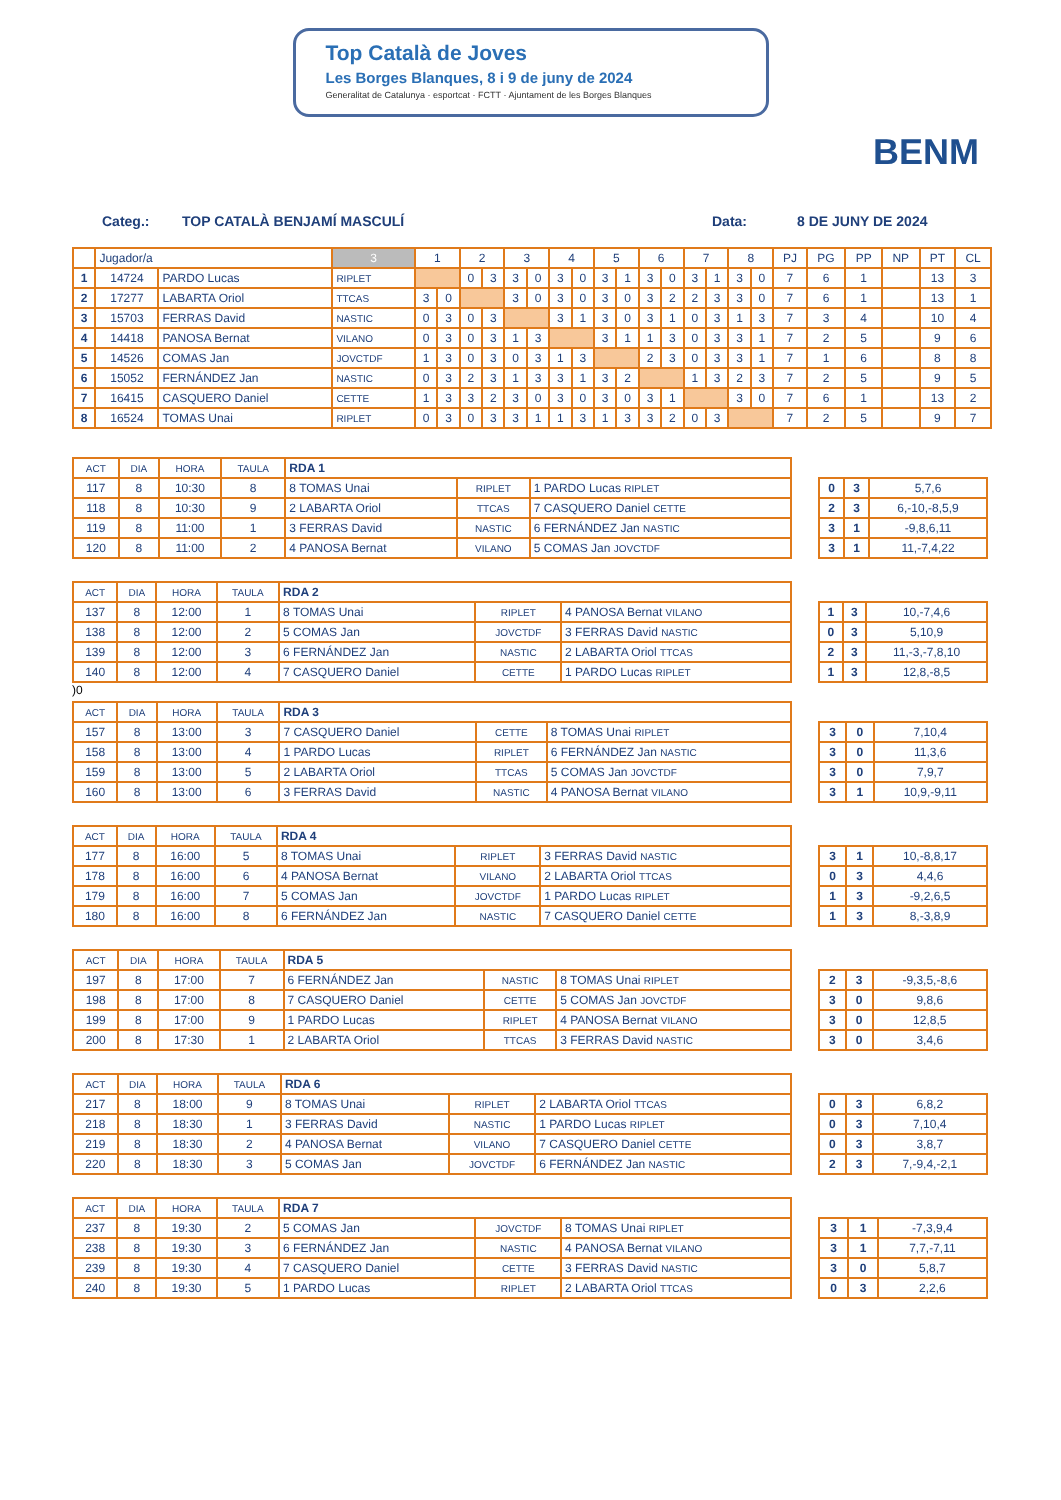Top Català de Joves
Les Borges Blanques, 8 i 9 de juny de 2024
Generalitat de Catalunya · esportcat · FCTT · Ajuntament de les Borges Blanques
BENM
Categ.: TOP CATALÀ BENJAMÍ MASCULÍ Data: 8 DE JUNY DE 2024
| | Jugador/a | | 3 | 1 | | 2 | | 3 | | 4 | | 5 | | 6 | | 7 | | 8 | | PJ | PG | PP | NP | PT | CL |
| --- | --- | --- | --- | --- | --- | --- | --- | --- | --- | --- | --- | --- | --- | --- | --- | --- | --- | --- | --- | --- | --- | --- | --- | --- | --- |
| 1 | 14724 | PARDO Lucas | RIPLET | | | 0 | 3 | 3 | 0 | 3 | 0 | 3 | 1 | 3 | 0 | 3 | 1 | 3 | 0 | 7 | 6 | 1 | | 13 | 3 |
| 2 | 17277 | LABARTA Oriol | TTCAS | 3 | 0 | | | 3 | 0 | 3 | 0 | 3 | 0 | 3 | 2 | 2 | 3 | 3 | 0 | 7 | 6 | 1 | | 13 | 1 |
| 3 | 15703 | FERRAS David | NASTIC | 0 | 3 | 0 | 3 | | | 3 | 1 | 3 | 0 | 3 | 1 | 0 | 3 | 1 | 3 | 7 | 3 | 4 | | 10 | 4 |
| 4 | 14418 | PANOSA Bernat | VILANO | 0 | 3 | 0 | 3 | 1 | 3 | | | 3 | 1 | 1 | 3 | 0 | 3 | 3 | 1 | 7 | 2 | 5 | | 9 | 6 |
| 5 | 14526 | COMAS Jan | JOVCTDF | 1 | 3 | 0 | 3 | 0 | 3 | 1 | 3 | | | 2 | 3 | 0 | 3 | 3 | 1 | 7 | 1 | 6 | | 8 | 8 |
| 6 | 15052 | FERNÁNDEZ Jan | NASTIC | 0 | 3 | 2 | 3 | 1 | 3 | 3 | 1 | 3 | 2 | | | 1 | 3 | 2 | 3 | 7 | 2 | 5 | | 9 | 5 |
| 7 | 16415 | CASQUERO Daniel | CETTE | 1 | 3 | 3 | 2 | 3 | 0 | 3 | 0 | 3 | 0 | 3 | 1 | | | 3 | 0 | 7 | 6 | 1 | | 13 | 2 |
| 8 | 16524 | TOMAS Unai | RIPLET | 0 | 3 | 0 | 3 | 3 | 1 | 1 | 3 | 1 | 3 | 3 | 2 | 0 | 3 | | | 7 | 2 | 5 | | 9 | 7 |
| ACT | DIA | HORA | TAULA | RDA 1 | | |
| 117 | 8 | 10:30 | 8 | 8 TOMAS Unai | RIPLET | 1 PARDO Lucas RIPLET |
| 118 | 8 | 10:30 | 9 | 2 LABARTA Oriol | TTCAS | 7 CASQUERO Daniel CETTE |
| 119 | 8 | 11:00 | 1 | 3 FERRAS David | NASTIC | 6 FERNÁNDEZ Jan NASTIC |
| 120 | 8 | 11:00 | 2 | 4 PANOSA Bernat | VILANO | 5 COMAS Jan JOVCTDF |
| 0 | 3 | 5,7,6 |
| 2 | 3 | 6,-10,-8,5,9 |
| 3 | 1 | -9,8,6,11 |
| 3 | 1 | 11,-7,4,22 |
| ACT | DIA | HORA | TAULA | RDA 2 | | |
| 137 | 8 | 12:00 | 1 | 8 TOMAS Unai | RIPLET | 4 PANOSA Bernat VILANO |
| 138 | 8 | 12:00 | 2 | 5 COMAS Jan | JOVCTDF | 3 FERRAS David NASTIC |
| 139 | 8 | 12:00 | 3 | 6 FERNÁNDEZ Jan | NASTIC | 2 LABARTA Oriol TTCAS |
| 140 | 8 | 12:00 | 4 | 7 CASQUERO Daniel | CETTE | 1 PARDO Lucas RIPLET |
| 1 | 3 | 10,-7,4,6 |
| 0 | 3 | 5,10,9 |
| 2 | 3 | 11,-3,-7,8,10 |
| 1 | 3 | 12,8,-8,5 |
)0
| ACT | DIA | HORA | TAULA | RDA 3 | | |
| 157 | 8 | 13:00 | 3 | 7 CASQUERO Daniel | CETTE | 8 TOMAS Unai RIPLET |
| 158 | 8 | 13:00 | 4 | 1 PARDO Lucas | RIPLET | 6 FERNÁNDEZ Jan NASTIC |
| 159 | 8 | 13:00 | 5 | 2 LABARTA Oriol | TTCAS | 5 COMAS Jan JOVCTDF |
| 160 | 8 | 13:00 | 6 | 3 FERRAS David | NASTIC | 4 PANOSA Bernat VILANO |
| 3 | 0 | 7,10,4 |
| 3 | 0 | 11,3,6 |
| 3 | 0 | 7,9,7 |
| 3 | 1 | 10,9,-9,11 |
| ACT | DIA | HORA | TAULA | RDA 4 | | |
| 177 | 8 | 16:00 | 5 | 8 TOMAS Unai | RIPLET | 3 FERRAS David NASTIC |
| 178 | 8 | 16:00 | 6 | 4 PANOSA Bernat | VILANO | 2 LABARTA Oriol TTCAS |
| 179 | 8 | 16:00 | 7 | 5 COMAS Jan | JOVCTDF | 1 PARDO Lucas RIPLET |
| 180 | 8 | 16:00 | 8 | 6 FERNÁNDEZ Jan | NASTIC | 7 CASQUERO Daniel CETTE |
| 3 | 1 | 10,-8,8,17 |
| 0 | 3 | 4,4,6 |
| 1 | 3 | -9,2,6,5 |
| 1 | 3 | 8,-3,8,9 |
| ACT | DIA | HORA | TAULA | RDA 5 | | |
| 197 | 8 | 17:00 | 7 | 6 FERNÁNDEZ Jan | NASTIC | 8 TOMAS Unai RIPLET |
| 198 | 8 | 17:00 | 8 | 7 CASQUERO Daniel | CETTE | 5 COMAS Jan JOVCTDF |
| 199 | 8 | 17:00 | 9 | 1 PARDO Lucas | RIPLET | 4 PANOSA Bernat VILANO |
| 200 | 8 | 17:30 | 1 | 2 LABARTA Oriol | TTCAS | 3 FERRAS David NASTIC |
| 2 | 3 | -9,3,5,-8,6 |
| 3 | 0 | 9,8,6 |
| 3 | 0 | 12,8,5 |
| 3 | 0 | 3,4,6 |
| ACT | DIA | HORA | TAULA | RDA 6 | | |
| 217 | 8 | 18:00 | 9 | 8 TOMAS Unai | RIPLET | 2 LABARTA Oriol TTCAS |
| 218 | 8 | 18:30 | 1 | 3 FERRAS David | NASTIC | 1 PARDO Lucas RIPLET |
| 219 | 8 | 18:30 | 2 | 4 PANOSA Bernat | VILANO | 7 CASQUERO Daniel CETTE |
| 220 | 8 | 18:30 | 3 | 5 COMAS Jan | JOVCTDF | 6 FERNÁNDEZ Jan NASTIC |
| 0 | 3 | 6,8,2 |
| 0 | 3 | 7,10,4 |
| 0 | 3 | 3,8,7 |
| 2 | 3 | 7,-9,4,-2,1 |
| ACT | DIA | HORA | TAULA | RDA 7 | | |
| 237 | 8 | 19:30 | 2 | 5 COMAS Jan | JOVCTDF | 8 TOMAS Unai RIPLET |
| 238 | 8 | 19:30 | 3 | 6 FERNÁNDEZ Jan | NASTIC | 4 PANOSA Bernat VILANO |
| 239 | 8 | 19:30 | 4 | 7 CASQUERO Daniel | CETTE | 3 FERRAS David NASTIC |
| 240 | 8 | 19:30 | 5 | 1 PARDO Lucas | RIPLET | 2 LABARTA Oriol TTCAS |
| 3 | 1 | -7,3,9,4 |
| 3 | 1 | 7,7,-7,11 |
| 3 | 0 | 5,8,7 |
| 0 | 3 | 2,2,6 |